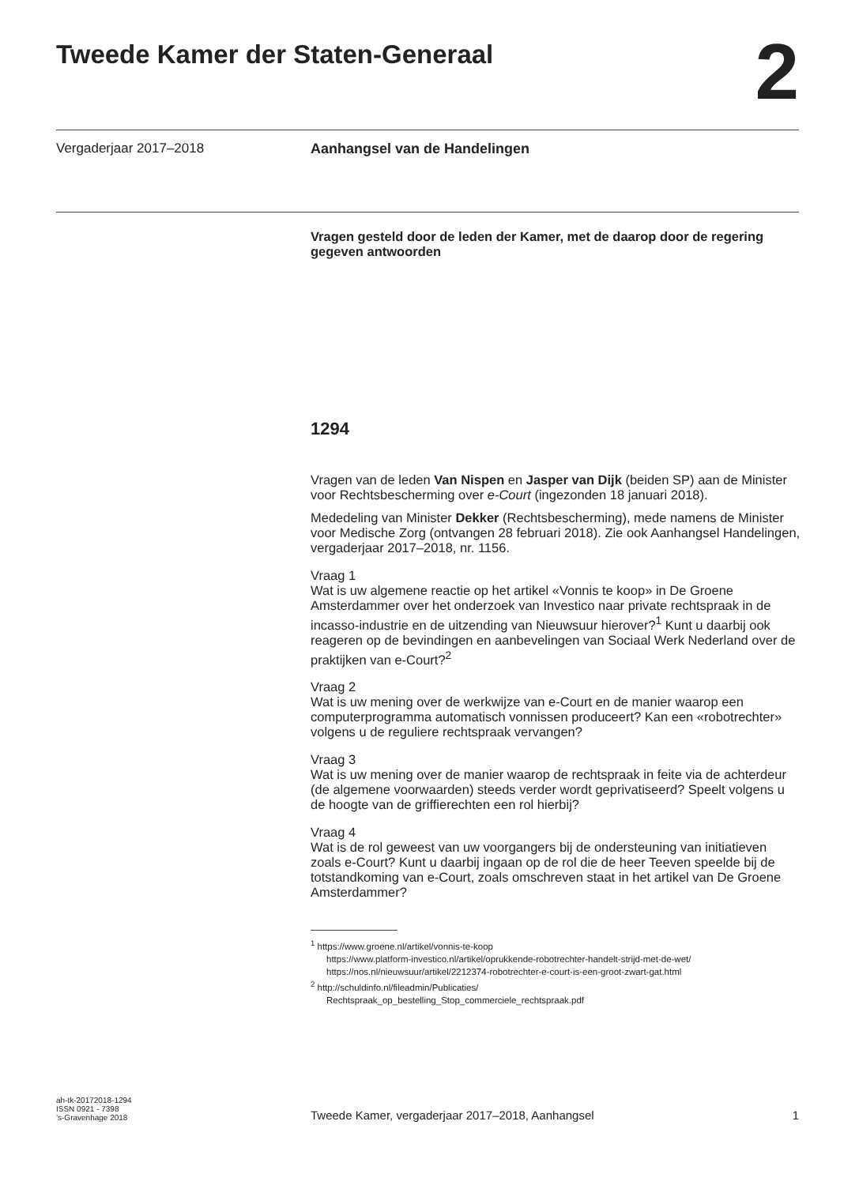Tweede Kamer der Staten-Generaal
2
Vergaderjaar 2017–2018 Aanhangsel van de Handelingen
Vragen gesteld door de leden der Kamer, met de daarop door de regering gegeven antwoorden
1294
Vragen van de leden Van Nispen en Jasper van Dijk (beiden SP) aan de Minister voor Rechtsbescherming over e-Court (ingezonden 18 januari 2018).
Mededeling van Minister Dekker (Rechtsbescherming), mede namens de Minister voor Medische Zorg (ontvangen 28 februari 2018). Zie ook Aanhangsel Handelingen, vergaderjaar 2017–2018, nr. 1156.
Vraag 1
Wat is uw algemene reactie op het artikel «Vonnis te koop» in De Groene Amsterdammer over het onderzoek van Investico naar private rechtspraak in de incasso-industrie en de uitzending van Nieuwsuur hierover?<sup>1</sup> Kunt u daarbij ook reageren op de bevindingen en aanbevelingen van Sociaal Werk Nederland over de praktijken van e-Court?<sup>2</sup>
Vraag 2
Wat is uw mening over de werkwijze van e-Court en de manier waarop een computerprogramma automatisch vonnissen produceert? Kan een «robotrechter» volgens u de reguliere rechtspraak vervangen?
Vraag 3
Wat is uw mening over de manier waarop de rechtspraak in feite via de achterdeur (de algemene voorwaarden) steeds verder wordt geprivatiseerd? Speelt volgens u de hoogte van de griffierechten een rol hierbij?
Vraag 4
Wat is de rol geweest van uw voorgangers bij de ondersteuning van initiatieven zoals e-Court? Kunt u daarbij ingaan op de rol die de heer Teeven speelde bij de totstandkoming van e-Court, zoals omschreven staat in het artikel van De Groene Amsterdammer?
<sup>1</sup> https://www.groene.nl/artikel/vonnis-te-koop
https://www.platform-investico.nl/artikel/oprukkende-robotrechter-handelt-strijd-met-de-wet/
https://nos.nl/nieuwsuur/artikel/2212374-robotrechter-e-court-is-een-groot-zwart-gat.html
<sup>2</sup> http://schuldinfo.nl/fileadmin/Publicaties/
Rechtspraak_op_bestelling_Stop_commerciele_rechtspraak.pdf
ah-tk-20172018-1294
ISSN 0921 - 7398
’s-Gravenhage 2018
Tweede Kamer, vergaderjaar 2017–2018, Aanhangsel
1